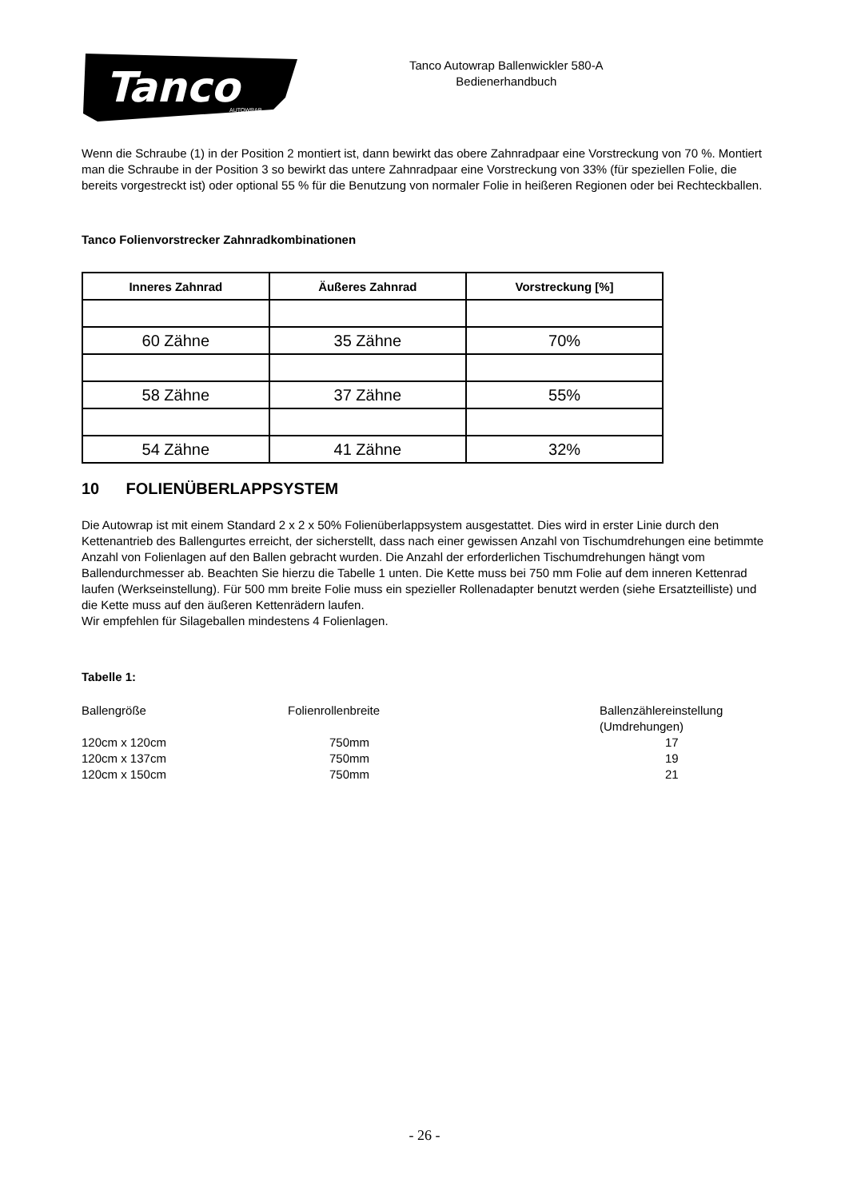Tanco
AUTOWRAP
Tanco Autowrap Ballenwickler 580-A
Bedienerhandbuch
Wenn die Schraube (1) in der Position 2 montiert ist, dann bewirkt das obere Zahnradpaar eine Vorstreckung von 70 %. Montiert man die Schraube in der Position 3 so bewirkt das untere Zahnradpaar eine Vorstreckung von 33% (für speziellen Folie, die bereits vorgestreckt ist) oder optional 55 % für die Benutzung von normaler Folie in heißeren Regionen oder bei Rechteckballen.
Tanco Folienvorstrecker Zahnradkombinationen
| Inneres Zahnrad | Äußeres Zahnrad | Vorstreckung [%] |
| --- | --- | --- |
| 60 Zähne | 35 Zähne | 70% |
| 58 Zähne | 37 Zähne | 55% |
| 54 Zähne | 41 Zähne | 32% |
10 FOLIENÜBERLAPPSYSTEM
Die Autowrap ist mit einem Standard 2 x 2 x 50% Folienüberlappsystem ausgestattet. Dies wird in erster Linie durch den Kettenantrieb des Ballengurtes erreicht, der sicherstellt, dass nach einer gewissen Anzahl von Tischumdrehungen eine betimmte Anzahl von Folienlagen auf den Ballen gebracht wurden. Die Anzahl der erforderlichen Tischumdrehungen hängt vom Ballendurchmesser ab. Beachten Sie hierzu die Tabelle 1 unten. Die Kette muss bei 750 mm Folie auf dem inneren Kettenrad laufen (Werkseinstellung). Für 500 mm breite Folie muss ein spezieller Rollenadapter benutzt werden (siehe Ersatzteilliste) und die Kette muss auf den äußeren Kettenrädern laufen.
Wir empfehlen für Silageballen mindestens 4 Folienlagen.
Tabelle 1:
| Ballengröße | Folienrollenbreite | Ballenzählereinstellung (Umdrehungen) |
| 120cm x 120cm | 750mm | 17 |
| 120cm x 137cm | 750mm | 19 |
| 120cm x 150cm | 750mm | 21 |
- 26 -